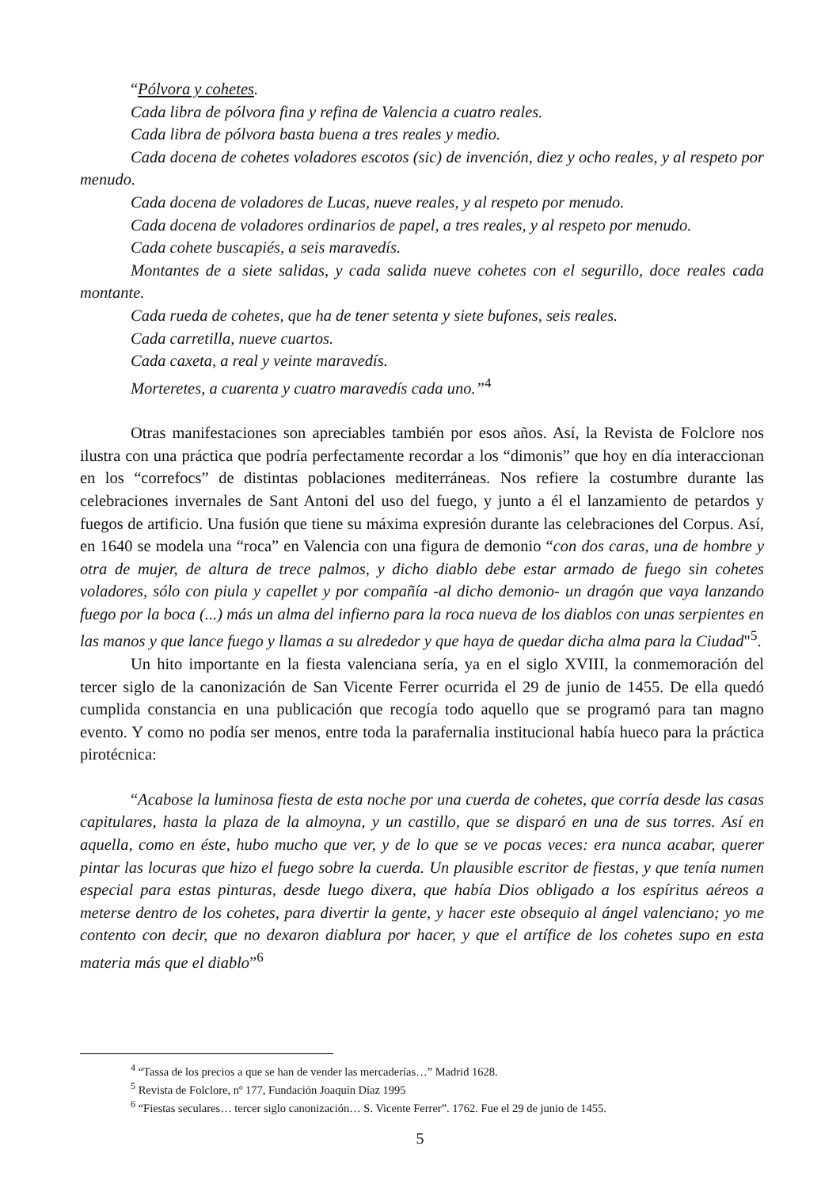“Pólvora y cohetes.
Cada libra de pólvora fina y refina de Valencia a cuatro reales.
Cada libra de pólvora basta buena a tres reales y medio.
Cada docena de cohetes voladores escotos (sic) de invención, diez y ocho reales, y al respeto por menudo.
Cada docena de voladores de Lucas, nueve reales, y al respeto por menudo.
Cada docena de voladores ordinarios de papel, a tres reales, y al respeto por menudo.
Cada cohete buscapiés, a seis maravedís.
Montantes de a siete salidas, y cada salida nueve cohetes con el segurillo, doce reales cada montante.
Cada rueda de cohetes, que ha de tener setenta y siete bufones, seis reales.
Cada carretilla, nueve cuartos.
Cada caxeta, a real y veinte maravedís.
Morteretes, a cuarenta y cuatro maravedís cada uno.”<sup>4</sup>
Otras manifestaciones son apreciables también por esos años. Así, la Revista de Folclore nos ilustra con una práctica que podría perfectamente recordar a los “dimonis” que hoy en día interaccionan en los “correfocs” de distintas poblaciones mediterráneas. Nos refiere la costumbre durante las celebraciones invernales de Sant Antoni del uso del fuego, y junto a él el lanzamiento de petardos y fuegos de artificio. Una fusión que tiene su máxima expresión durante las celebraciones del Corpus. Así, en 1640 se modela una “roca” en Valencia con una figura de demonio “con dos caras, una de hombre y otra de mujer, de altura de trece palmos, y dicho diablo debe estar armado de fuego sin cohetes voladores, sólo con piula y capellet y por compañía -al dicho demonio- un dragón que vaya lanzando fuego por la boca (...) más un alma del infierno para la roca nueva de los diablos con unas serpientes en las manos y que lance fuego y llamas a su alrededor y que haya de quedar dicha alma para la Ciudad"<sup>5</sup>.
Un hito importante en la fiesta valenciana sería, ya en el siglo XVIII, la conmemoración del tercer siglo de la canonización de San Vicente Ferrer ocurrida el 29 de junio de 1455. De ella quedó cumplida constancia en una publicación que recogía todo aquello que se programó para tan magno evento. Y como no podía ser menos, entre toda la parafernalia institucional había hueco para la práctica pirotécnica:
“Acabose la luminosa fiesta de esta noche por una cuerda de cohetes, que corría desde las casas capitulares, hasta la plaza de la almoyna, y un castillo, que se disparó en una de sus torres. Así en aquella, como en éste, hubo mucho que ver, y de lo que se ve pocas veces: era nunca acabar, querer pintar las locuras que hizo el fuego sobre la cuerda. Un plausible escritor de fiestas, y que tenía numen especial para estas pinturas, desde luego dixera, que había Dios obligado a los espíritus aéreos a meterse dentro de los cohetes, para divertir la gente, y hacer este obsequio al ángel valenciano; yo me contento con decir, que no dexaron diablura por hacer, y que el artífice de los cohetes supo en esta materia más que el diablo”<sup>6</sup>
<sup>4</sup> “Tassa de los precios a que se han de vender las mercaderías…” Madrid 1628.
<sup>5</sup> Revista de Folclore, nº 177, Fundación Joaquín Díaz 1995
<sup>6</sup> “Fiestas seculares… tercer siglo canonización… S. Vicente Ferrer”. 1762. Fue el 29 de junio de 1455.
5